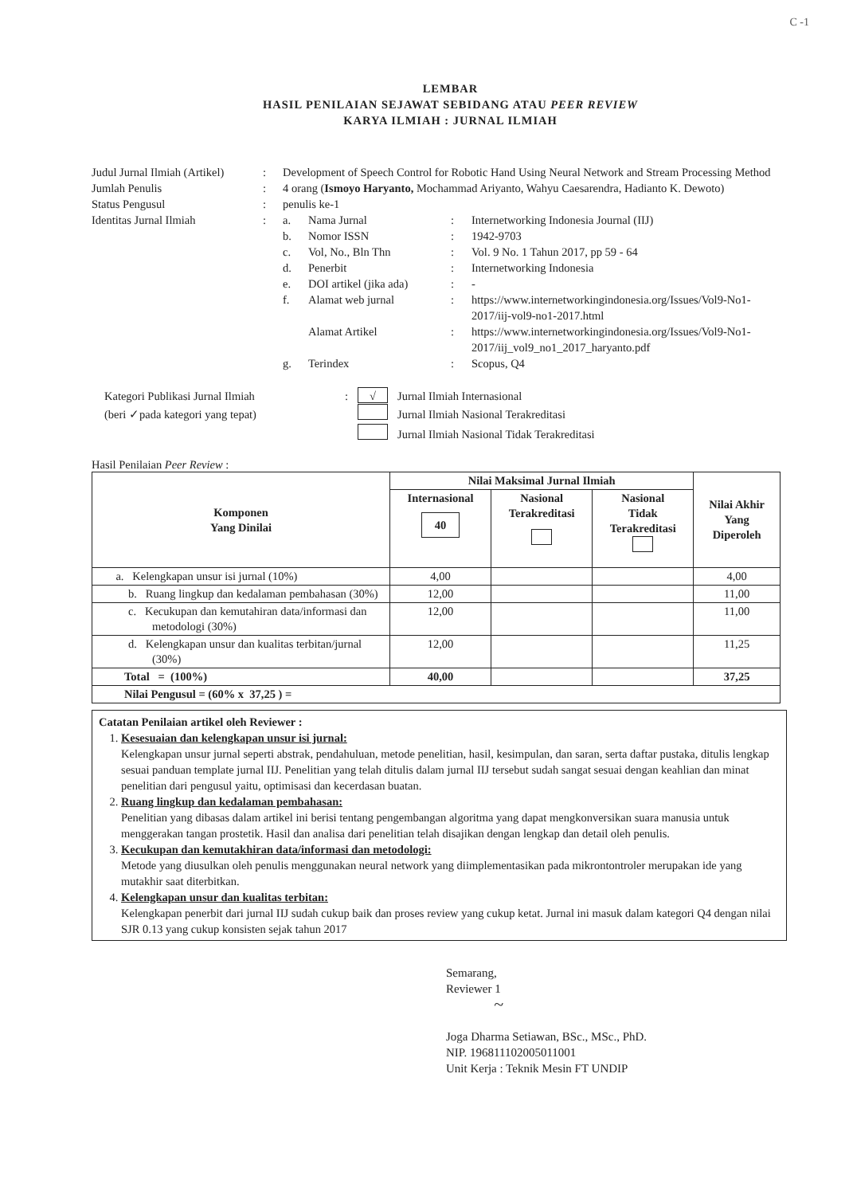C -1
LEMBAR
HASIL PENILAIAN SEJAWAT SEBIDANG ATAU PEER REVIEW
KARYA ILMIAH : JURNAL ILMIAH
| Judul Jurnal Ilmiah (Artikel) | : | Development of Speech Control for Robotic Hand Using Neural Network and Stream Processing Method |
| Jumlah Penulis | : | 4 orang ( Ismoyo Haryanto, Mochammad Ariyanto, Wahyu Caesarendra, Hadianto K. Dewoto) |
| Status Pengusul | : | penulis ke-1 |
| Identitas Jurnal Ilmiah | : | / a. / Nama Jurnal / : / Internetworking Indonesia Journal (IIJ) / / b. / Nomor ISSN / : / 1942-9703 / / c. / Vol, No., Bln Thn / : / Vol. 9 No. 1 Tahun 2017, pp 59 - 64 / / d. / Penerbit / : / Internetworking Indonesia / / e. / DOI artikel (jika ada) / : / - / / f. / Alamat web jurnal / : / https://www.internetworkingindonesia.org/Issues/Vol9-No1-2017/iij-vol9-no1-2017.html / / / Alamat Artikel / : / https://www.internetworkingindonesia.org/Issues/Vol9-No1-2017/iij_vol9_no1_2017_haryanto.pdf / / g. / Terindex / : / Scopus, Q4 / |
| Kategori Publikasi Jurnal Ilmiah | : | √ | Jurnal Ilmiah Internasional |
| (beri ✓pada kategori yang tepat) | | | Jurnal Ilmiah Nasional Terakreditasi |
| | | | Jurnal Ilmiah Nasional Tidak Terakreditasi |
Hasil Penilaian Peer Review :
| Komponen Yang Dinilai | Nilai Maksimal Jurnal Ilmiah | | | Nilai Akhir Yang Diperoleh |
| --- | --- | --- | --- | --- |
| | Internasional 40 | Nasional Terakreditasi | Nasional Tidak Terakreditasi | |
| a. Kelengkapan unsur isi jurnal (10%) | 4,00 | | | 4,00 |
| b. Ruang lingkup dan kedalaman pembahasan (30%) | 12,00 | | | 11,00 |
| c. Kecukupan dan kemutahiran data/informasi dan metodologi (30%) | 12,00 | | | 11,00 |
| d. Kelengkapan unsur dan kualitas terbitan/jurnal (30%) | 12,00 | | | 11,25 |
| Total = (100%) | 40,00 | | | 37,25 |
| Nilai Pengusul = (60% x 37,25 ) = | | | | |
Catatan Penilaian artikel oleh Reviewer :
1. Kesesuaian dan kelengkapan unsur isi jurnal:
Kelengkapan unsur jurnal seperti abstrak, pendahuluan, metode penelitian, hasil, kesimpulan, dan saran, serta daftar pustaka, ditulis lengkap sesuai panduan template jurnal IIJ. Penelitian yang telah ditulis dalam jurnal IIJ tersebut sudah sangat sesuai dengan keahlian dan minat penelitian dari pengusul yaitu, optimisasi dan kecerdasan buatan.
2. Ruang lingkup dan kedalaman pembahasan:
Penelitian yang dibasas dalam artikel ini berisi tentang pengembangan algoritma yang dapat mengkonversikan suara manusia untuk menggerakan tangan prostetik. Hasil dan analisa dari penelitian telah disajikan dengan lengkap dan detail oleh penulis.
3. Kecukupan dan kemutakhiran data/informasi dan metodologi:
Metode yang diusulkan oleh penulis menggunakan neural network yang diimplementasikan pada mikrontontroler merupakan ide yang mutakhir saat diterbitkan.
4. Kelengkapan unsur dan kualitas terbitan:
Kelengkapan penerbit dari jurnal IIJ sudah cukup baik dan proses review yang cukup ketat. Jurnal ini masuk dalam kategori Q4 dengan nilai SJR 0.13 yang cukup konsisten sejak tahun 2017
Semarang,
Reviewer 1
~
Joga Dharma Setiawan, BSc., MSc., PhD.
NIP. 196811102005011001
Unit Kerja : Teknik Mesin FT UNDIP